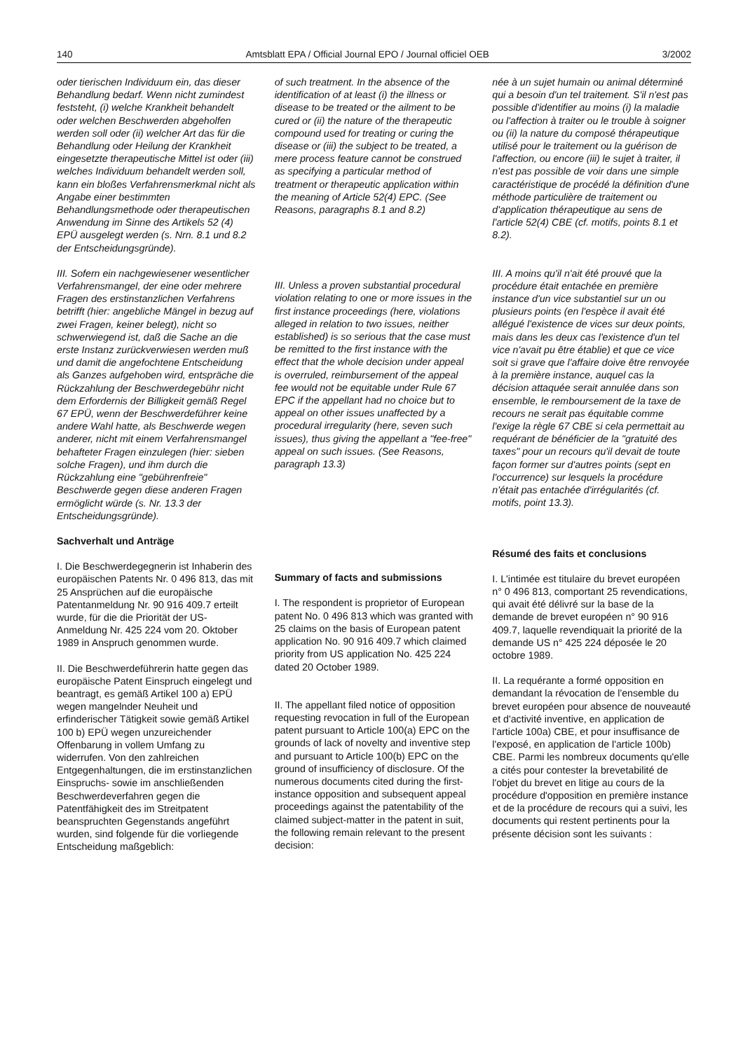140 Amtsblatt EPA / Official Journal EPO / Journal officiel OEB 3/2002
oder tierischen Individuum ein, das dieser Behandlung bedarf. Wenn nicht zumindest feststeht, (i) welche Krankheit behandelt oder welchen Beschwerden abgeholfen werden soll oder (ii) welcher Art das für die Behandlung oder Heilung der Krankheit eingesetzte therapeutische Mittel ist oder (iii) welches Individuum behandelt werden soll, kann ein bloßes Verfahrensmerkmal nicht als Angabe einer bestimmten Behandlungsmethode oder therapeutischen Anwendung im Sinne des Artikels 52 (4) EPÜ ausgelegt werden (s. Nrn. 8.1 und 8.2 der Entscheidungsgründe).
III. Sofern ein nachgewiesener wesentlicher Verfahrensmangel, der eine oder mehrere Fragen des erstinstanzlichen Verfahrens betrifft (hier: angebliche Mängel in bezug auf zwei Fragen, keiner belegt), nicht so schwerwiegend ist, daß die Sache an die erste Instanz zurückverwiesen werden muß und damit die angefochtene Entscheidung als Ganzes aufgehoben wird, entspräche die Rückzahlung der Beschwerdegebühr nicht dem Erfordernis der Billigkeit gemäß Regel 67 EPÜ, wenn der Beschwerdeführer keine andere Wahl hatte, als Beschwerde wegen anderer, nicht mit einem Verfahrensmangel behafteter Fragen einzulegen (hier: sieben solche Fragen), und ihm durch die Rückzahlung eine "gebührenfreie" Beschwerde gegen diese anderen Fragen ermöglicht würde (s. Nr. 13.3 der Entscheidungsgründe).
Sachverhalt und Anträge
I. Die Beschwerdegegnerin ist Inhaberin des europäischen Patents Nr. 0 496 813, das mit 25 Ansprüchen auf die europäische Patentanmeldung Nr. 90 916 409.7 erteilt wurde, für die die Priorität der US-Anmeldung Nr. 425 224 vom 20. Oktober 1989 in Anspruch genommen wurde.
II. Die Beschwerdeführerin hatte gegen das europäische Patent Einspruch eingelegt und beantragt, es gemäß Artikel 100 a) EPÜ wegen mangelnder Neuheit und erfinderischer Tätigkeit sowie gemäß Artikel 100 b) EPÜ wegen unzureichender Offenbarung in vollem Umfang zu widerrufen. Von den zahlreichen Entgegenhaltungen, die im erstinstanzlichen Einspruchs- sowie im anschließenden Beschwerdeverfahren gegen die Patentfähigkeit des im Streitpatent beanspruchten Gegenstands angeführt wurden, sind folgende für die vorliegende Entscheidung maßgeblich:
of such treatment. In the absence of the identification of at least (i) the illness or disease to be treated or the ailment to be cured or (ii) the nature of the therapeutic compound used for treating or curing the disease or (iii) the subject to be treated, a mere process feature cannot be construed as specifying a particular method of treatment or therapeutic application within the meaning of Article 52(4) EPC. (See Reasons, paragraphs 8.1 and 8.2)
III. Unless a proven substantial procedural violation relating to one or more issues in the first instance proceedings (here, violations alleged in relation to two issues, neither established) is so serious that the case must be remitted to the first instance with the effect that the whole decision under appeal is overruled, reimbursement of the appeal fee would not be equitable under Rule 67 EPC if the appellant had no choice but to appeal on other issues unaffected by a procedural irregularity (here, seven such issues), thus giving the appellant a "fee-free" appeal on such issues. (See Reasons, paragraph 13.3)
Summary of facts and submissions
I. The respondent is proprietor of European patent No. 0 496 813 which was granted with 25 claims on the basis of European patent application No. 90 916 409.7 which claimed priority from US application No. 425 224 dated 20 October 1989.
II. The appellant filed notice of opposition requesting revocation in full of the European patent pursuant to Article 100(a) EPC on the grounds of lack of novelty and inventive step and pursuant to Article 100(b) EPC on the ground of insufficiency of disclosure. Of the numerous documents cited during the first-instance opposition and subsequent appeal proceedings against the patentability of the claimed subject-matter in the patent in suit, the following remain relevant to the present decision:
née à un sujet humain ou animal déterminé qui a besoin d'un tel traitement. S'il n'est pas possible d'identifier au moins (i) la maladie ou l'affection à traiter ou le trouble à soigner ou (ii) la nature du composé thérapeutique utilisé pour le traitement ou la guérison de l'affection, ou encore (iii) le sujet à traiter, il n'est pas possible de voir dans une simple caractéristique de procédé la définition d'une méthode particulière de traitement ou d'application thérapeutique au sens de l'article 52(4) CBE (cf. motifs, points 8.1 et 8.2).
III. A moins qu'il n'ait été prouvé que la procédure était entachée en première instance d'un vice substantiel sur un ou plusieurs points (en l'espèce il avait été allégué l'existence de vices sur deux points, mais dans les deux cas l'existence d'un tel vice n'avait pu être établie) et que ce vice soit si grave que l'affaire doive être renvoyée à la première instance, auquel cas la décision attaquée serait annulée dans son ensemble, le remboursement de la taxe de recours ne serait pas équitable comme l'exige la règle 67 CBE si cela permettait au requérant de bénéficier de la "gratuité des taxes" pour un recours qu'il devait de toute façon former sur d'autres points (sept en l'occurrence) sur lesquels la procédure n'était pas entachée d'irrégularités (cf. motifs, point 13.3).
Résumé des faits et conclusions
I. L'intimée est titulaire du brevet européen n° 0 496 813, comportant 25 revendications, qui avait été délivré sur la base de la demande de brevet européen n° 90 916 409.7, laquelle revendiquait la priorité de la demande US n° 425 224 déposée le 20 octobre 1989.
II. La requérante a formé opposition en demandant la révocation de l'ensemble du brevet européen pour absence de nouveauté et d'activité inventive, en application de l'article 100a) CBE, et pour insuffisance de l'exposé, en application de l'article 100b) CBE. Parmi les nombreux documents qu'elle a cités pour contester la brevetabilité de l'objet du brevet en litige au cours de la procédure d'opposition en première instance et de la procédure de recours qui a suivi, les documents qui restent pertinents pour la présente décision sont les suivants :